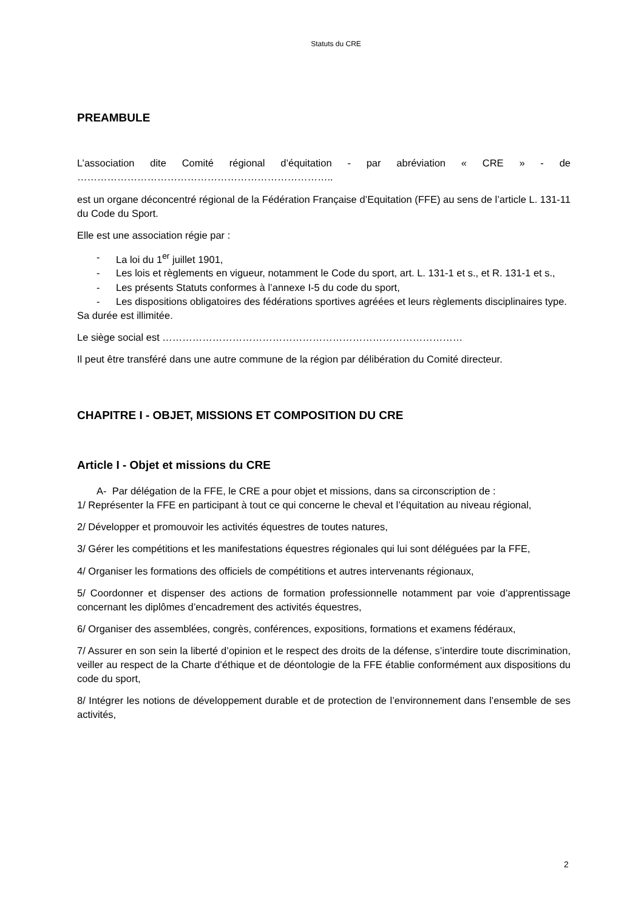Statuts du CRE
PREAMBULE
L’association dite Comité régional d’équitation - par abréviation « CRE » - de
…………………………………………………………………..
est un organe déconcentré régional de la Fédération Française d’Equitation (FFE) au sens de l’article L. 131-11 du Code du Sport.
Elle est une association régie par :
- La loi du 1<sup>er</sup> juillet 1901,
- Les lois et règlements en vigueur, notamment le Code du sport, art. L. 131-1 et s., et R. 131-1 et s.,
- Les présents Statuts conformes à l’annexe I-5 du code du sport,
- Les dispositions obligatoires des fédérations sportives agréées et leurs règlements disciplinaires type.
Sa durée est illimitée.
Le siège social est ………………………………………………………………………………
Il peut être transféré dans une autre commune de la région par délibération du Comité directeur.
CHAPITRE I - OBJET, MISSIONS ET COMPOSITION DU CRE
Article I - Objet et missions du CRE
A- Par délégation de la FFE, le CRE a pour objet et missions, dans sa circonscription de :
1/ Représenter la FFE en participant à tout ce qui concerne le cheval et l’équitation au niveau régional,
2/ Développer et promouvoir les activités équestres de toutes natures,
3/ Gérer les compétitions et les manifestations équestres régionales qui lui sont déléguées par la FFE,
4/ Organiser les formations des officiels de compétitions et autres intervenants régionaux,
5/ Coordonner et dispenser des actions de formation professionnelle notamment par voie d’apprentissage concernant les diplômes d’encadrement des activités équestres,
6/ Organiser des assemblées, congrès, conférences, expositions, formations et examens fédéraux,
7/ Assurer en son sein la liberté d’opinion et le respect des droits de la défense, s’interdire toute discrimination, veiller au respect de la Charte d’éthique et de déontologie de la FFE établie conformément aux dispositions du code du sport,
8/ Intégrer les notions de développement durable et de protection de l’environnement dans l’ensemble de ses activités,
2